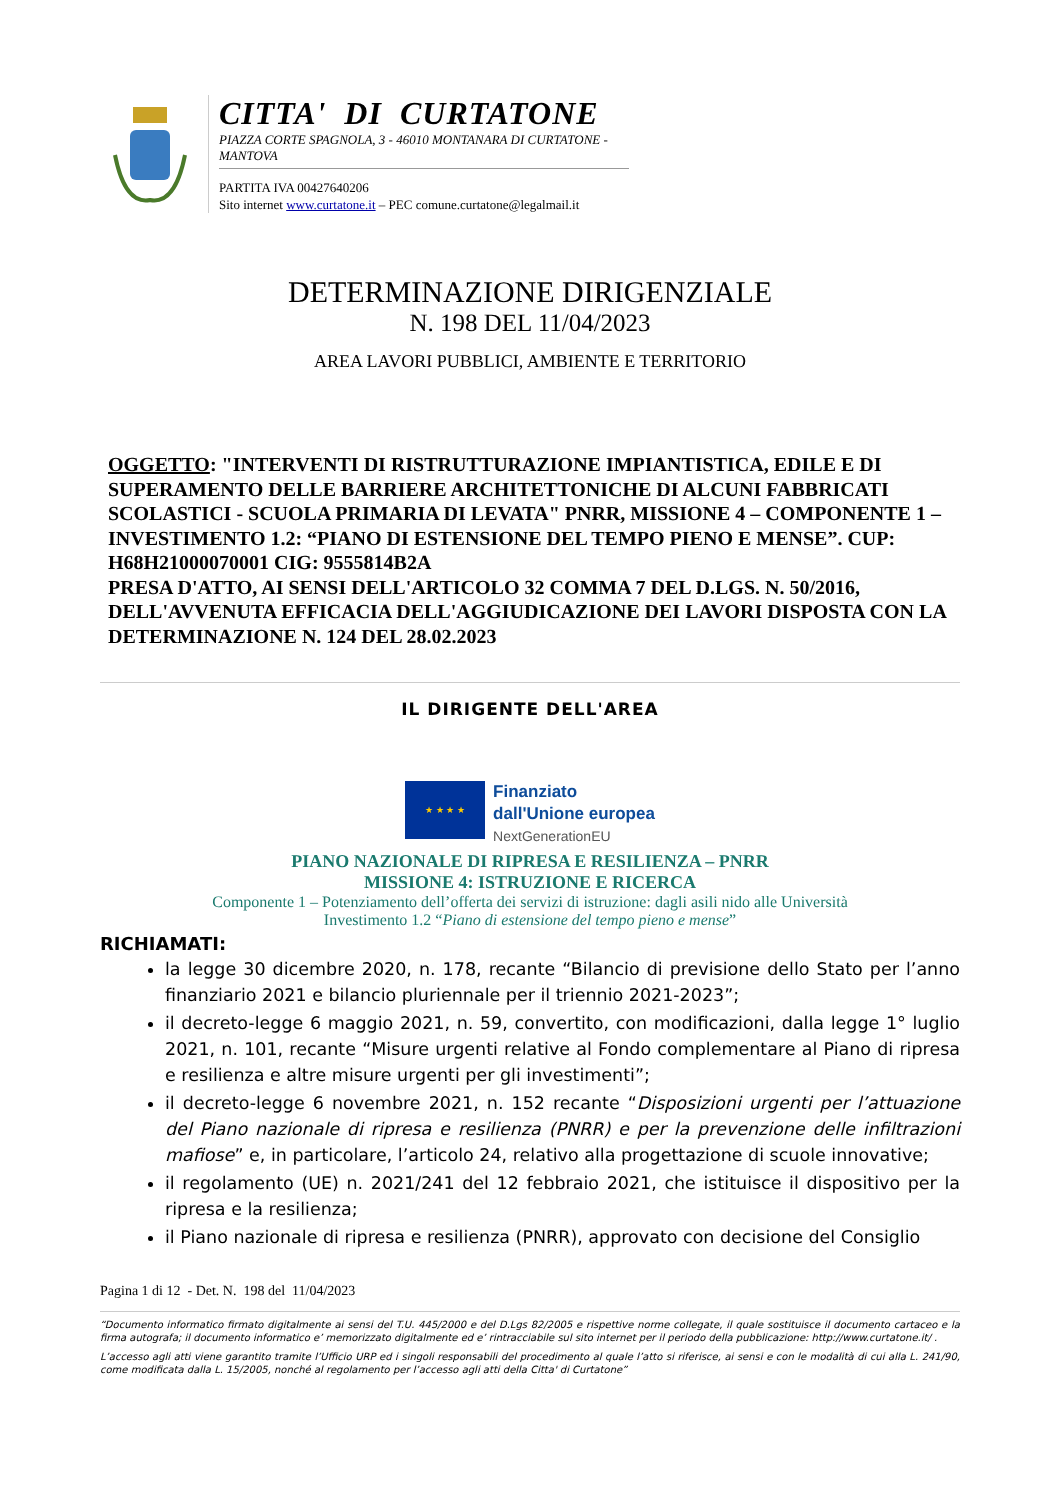CITTA' DI CURTATONE
PIAZZA CORTE SPAGNOLA, 3 - 46010 MONTANARA DI CURTATONE - MANTOVA
PARTITA IVA 00427640206
Sito internet www.curtatone.it – PEC comune.curtatone@legalmail.it
DETERMINAZIONE DIRIGENZIALE
N. 198 DEL 11/04/2023
AREA LAVORI PUBBLICI, AMBIENTE E TERRITORIO
OGGETTO: "INTERVENTI DI RISTRUTTURAZIONE IMPIANTISTICA, EDILE E DI SUPERAMENTO DELLE BARRIERE ARCHITETTONICHE DI ALCUNI FABBRICATI SCOLASTICI - SCUOLA PRIMARIA DI LEVATA" PNRR, MISSIONE 4 – COMPONENTE 1 – INVESTIMENTO 1.2: “PIANO DI ESTENSIONE DEL TEMPO PIENO E MENSE”. CUP: H68H21000070001 CIG: 9555814B2A
PRESA D'ATTO, AI SENSI DELL'ARTICOLO 32 COMMA 7 DEL D.LGS. N. 50/2016, DELL'AVVENUTA EFFICACIA DELL'AGGIUDICAZIONE DEI LAVORI DISPOSTA CON LA DETERMINAZIONE N. 124 DEL 28.02.2023
IL DIRIGENTE DELL'AREA
★ ★ ★ ★
Finanziato
dall'Unione europea
NextGenerationEU
PIANO NAZIONALE DI RIPRESA E RESILIENZA – PNRR
MISSIONE 4: ISTRUZIONE E RICERCA
Componente 1 – Potenziamento dell’offerta dei servizi di istruzione: dagli asili nido alle Università
Investimento 1.2 “Piano di estensione del tempo pieno e mense”
RICHIAMATI:
la legge 30 dicembre 2020, n. 178, recante “Bilancio di previsione dello Stato per l’anno finanziario 2021 e bilancio pluriennale per il triennio 2021-2023”;
il decreto-legge 6 maggio 2021, n. 59, convertito, con modificazioni, dalla legge 1° luglio 2021, n. 101, recante “Misure urgenti relative al Fondo complementare al Piano di ripresa e resilienza e altre misure urgenti per gli investimenti”;
il decreto-legge 6 novembre 2021, n. 152 recante “Disposizioni urgenti per l’attuazione del Piano nazionale di ripresa e resilienza (PNRR) e per la prevenzione delle infiltrazioni mafiose” e, in particolare, l’articolo 24, relativo alla progettazione di scuole innovative;
il regolamento (UE) n. 2021/241 del 12 febbraio 2021, che istituisce il dispositivo per la ripresa e la resilienza;
il Piano nazionale di ripresa e resilienza (PNRR), approvato con decisione del Consiglio
Pagina 1 di 12 - Det. N. 198 del 11/04/2023
“Documento informatico firmato digitalmente ai sensi del T.U. 445/2000 e del D.Lgs 82/2005 e rispettive norme collegate, il quale sostituisce il documento cartaceo e la firma autografa; il documento informatico e’ memorizzato digitalmente ed e’ rintracciabile sul sito internet per il periodo della pubblicazione: http://www.curtatone.it/ .
L’accesso agli atti viene garantito tramite l’Ufficio URP ed i singoli responsabili del procedimento al quale l’atto si riferisce, ai sensi e con le modalità di cui alla L. 241/90, come modificata dalla L. 15/2005, nonché al regolamento per l’accesso agli atti della Citta' di Curtatone”